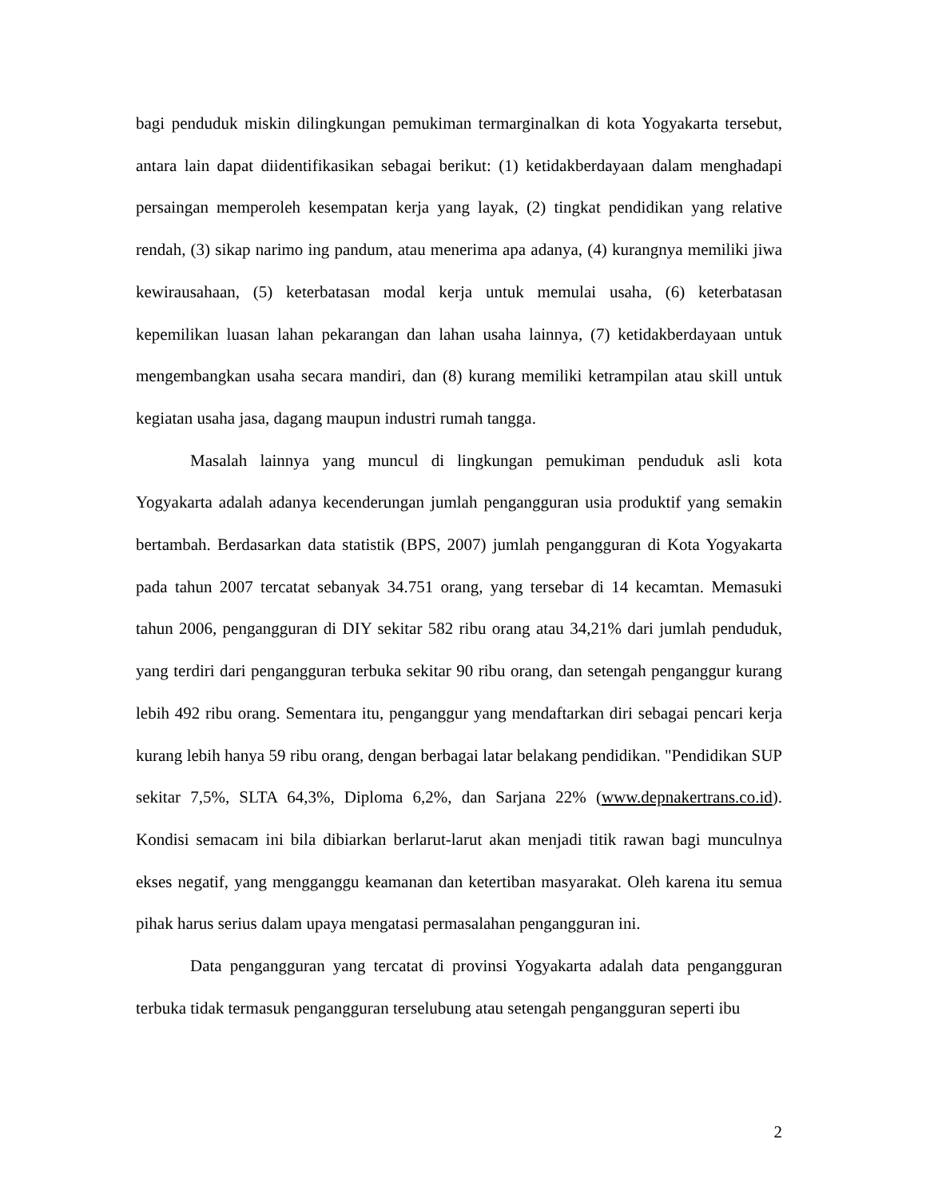bagi penduduk miskin dilingkungan pemukiman termarginalkan di kota Yogyakarta tersebut, antara lain dapat diidentifikasikan sebagai berikut: (1) ketidakberdayaan dalam menghadapi persaingan memperoleh kesempatan kerja yang layak, (2) tingkat pendidikan yang relative rendah, (3) sikap narimo ing pandum, atau menerima apa adanya, (4) kurangnya memiliki jiwa kewirausahaan, (5) keterbatasan modal kerja untuk memulai usaha, (6) keterbatasan kepemilikan luasan lahan pekarangan dan lahan usaha lainnya, (7) ketidakberdayaan untuk mengembangkan usaha secara mandiri, dan (8) kurang memiliki ketrampilan atau skill untuk kegiatan usaha jasa, dagang maupun industri rumah tangga.
Masalah lainnya yang muncul di lingkungan pemukiman penduduk asli kota Yogyakarta adalah adanya kecenderungan jumlah pengangguran usia produktif yang semakin bertambah. Berdasarkan data statistik (BPS, 2007) jumlah pengangguran di Kota Yogyakarta pada tahun 2007 tercatat sebanyak 34.751 orang, yang tersebar di 14 kecamtan. Memasuki tahun 2006, pengangguran di DIY sekitar 582 ribu orang atau 34,21% dari jumlah penduduk, yang terdiri dari pengangguran terbuka sekitar 90 ribu orang, dan setengah penganggur kurang lebih 492 ribu orang. Sementara itu, penganggur yang mendaftarkan diri sebagai pencari kerja kurang lebih hanya 59 ribu orang, dengan berbagai latar belakang pendidikan. "Pendidikan SUP sekitar 7,5%, SLTA 64,3%, Diploma 6,2%, dan Sarjana 22% (www.depnakertrans.co.id). Kondisi semacam ini bila dibiarkan berlarut-larut akan menjadi titik rawan bagi munculnya ekses negatif, yang mengganggu keamanan dan ketertiban masyarakat. Oleh karena itu semua pihak harus serius dalam upaya mengatasi permasalahan pengangguran ini.
Data pengangguran yang tercatat di provinsi Yogyakarta adalah data pengangguran terbuka tidak termasuk pengangguran terselubung atau setengah pengangguran seperti ibu
2